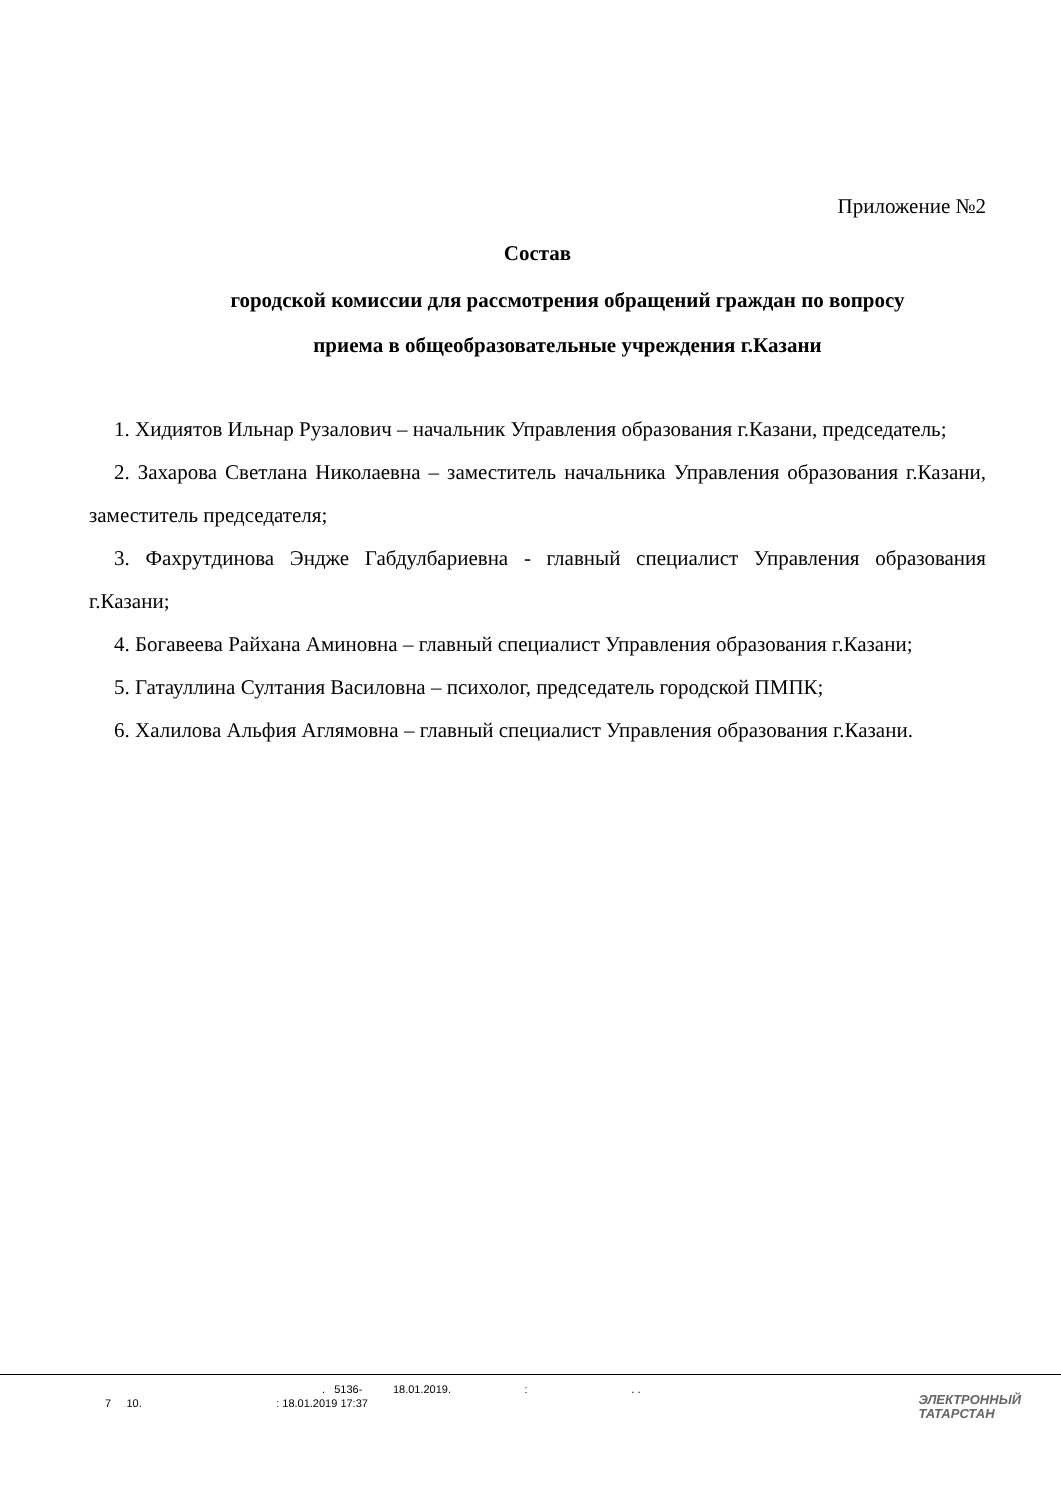Приложение №2
Состав
городской комиссии для рассмотрения обращений граждан по вопросу
приема в общеобразовательные учреждения г.Казани
1. Хидиятов Ильнар Рузалович – начальник Управления образования г.Казани, председатель;
2. Захарова Светлана Николаевна – заместитель начальника Управления образования г.Казани, заместитель председателя;
3. Фахрутдинова Эндже Габдулбариевна - главный специалист Управления образования г.Казани;
4. Богавеева Райхана Аминовна – главный специалист Управления образования г.Казани;
5. Гатауллина Султания Василовна – психолог, председатель городской ПМПК;
6. Халилова Альфия Аглямовна – главный специалист Управления образования г.Казани.
. 5136- 18.01.2019. : . .
7 10. : 18.01.2019 17:37
ЭЛЕКТРОННЫЙ
ТАТАРСТАН